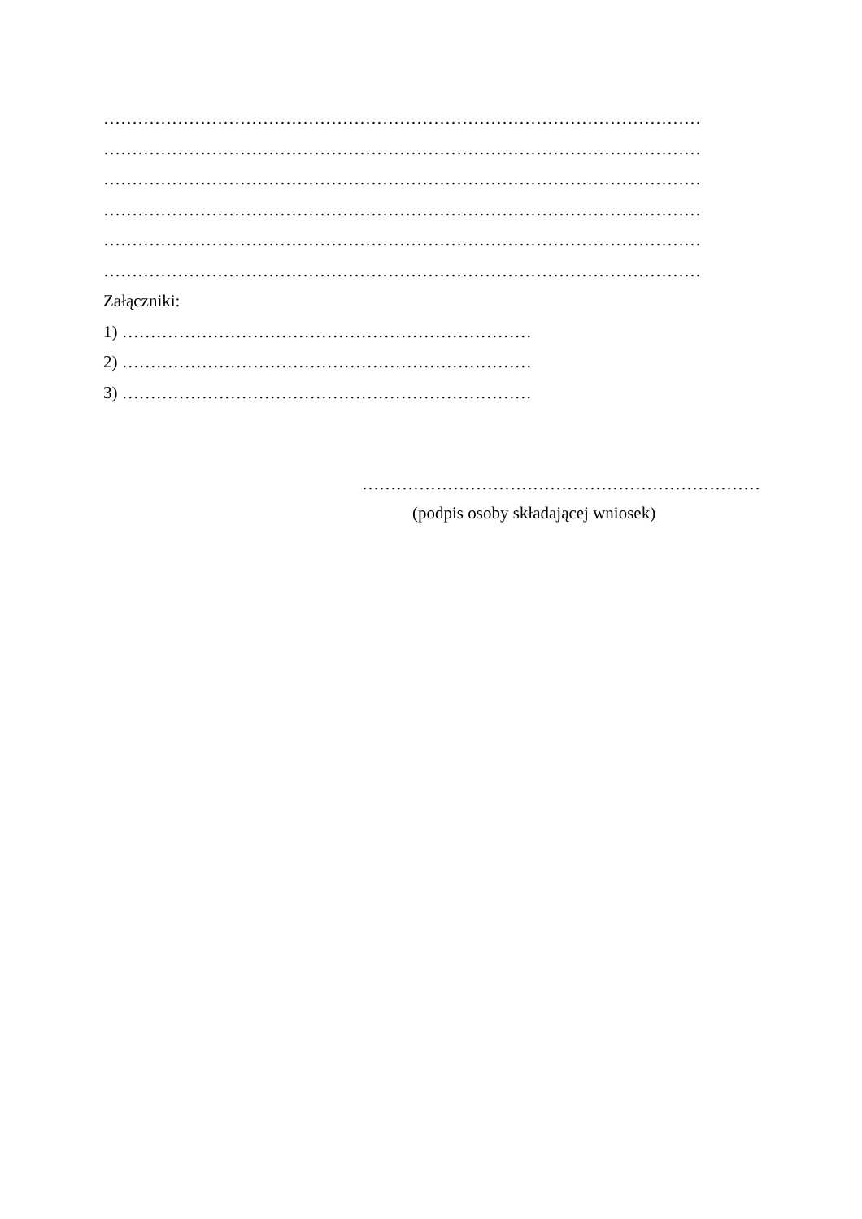……………………………………………………………………………………………
……………………………………………………………………………………………
……………………………………………………………………………………………
……………………………………………………………………………………………
……………………………………………………………………………………………
……………………………………………………………………………………………
Załączniki:
1) ………………………………………………………………
2) ………………………………………………………………
3) ………………………………………………………………
………………………………………………………………
(podpis osoby składającej wniosek)